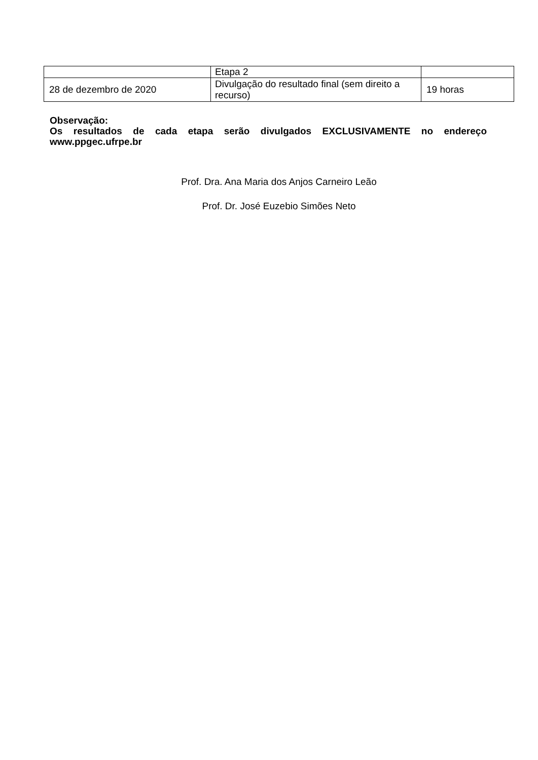| | Etapa 2 | |
| 28 de dezembro de 2020 | Divulgação do resultado final (sem direito a recurso) | 19 horas |
Observação:
Os resultados de cada etapa serão divulgados EXCLUSIVAMENTE no endereço www.ppgec.ufrpe.br
Prof. Dra. Ana Maria dos Anjos Carneiro Leão
Prof. Dr. José Euzebio Simões Neto